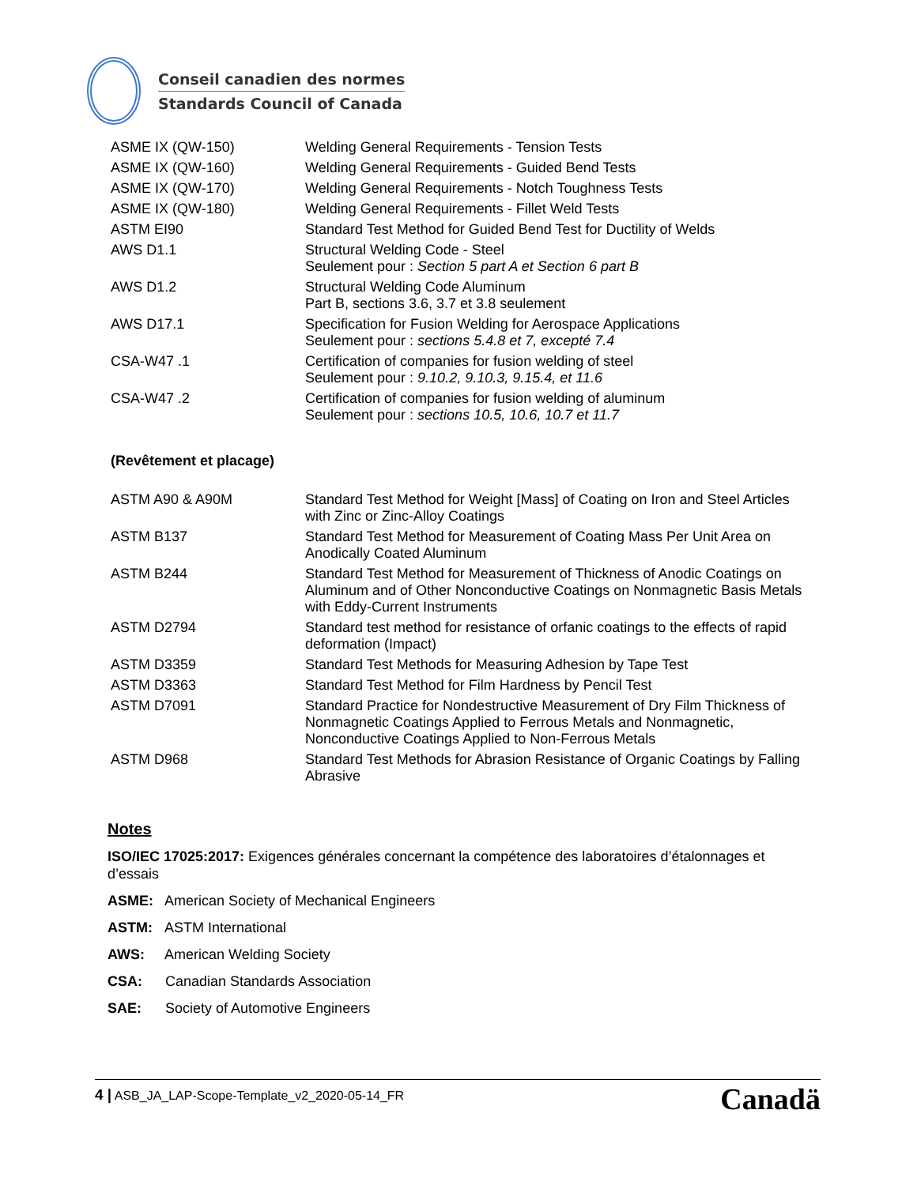Conseil canadien des normes
Standards Council of Canada
| ASME IX (QW-150) | Welding General Requirements - Tension Tests |
| ASME IX (QW-160) | Welding General Requirements - Guided Bend Tests |
| ASME IX (QW-170) | Welding General Requirements - Notch Toughness Tests |
| ASME IX (QW-180) | Welding General Requirements - Fillet Weld Tests |
| ASTM EI90 | Standard Test Method for Guided Bend Test for Ductility of Welds |
| AWS D1.1 | Structural Welding Code - Steel Seulement pour : Section 5 part A et Section 6 part B |
| AWS D1.2 | Structural Welding Code Aluminum Part B, sections 3.6, 3.7 et 3.8 seulement |
| AWS D17.1 | Specification for Fusion Welding for Aerospace Applications Seulement pour : sections 5.4.8 et 7, excepté 7.4 |
| CSA-W47 .1 | Certification of companies for fusion welding of steel Seulement pour : 9.10.2, 9.10.3, 9.15.4, et 11.6 |
| CSA-W47 .2 | Certification of companies for fusion welding of aluminum Seulement pour : sections 10.5, 10.6, 10.7 et 11.7 |
(Revêtement et placage)
| ASTM A90 & A90M | Standard Test Method for Weight [Mass] of Coating on Iron and Steel Articles with Zinc or Zinc-Alloy Coatings |
| ASTM B137 | Standard Test Method for Measurement of Coating Mass Per Unit Area on Anodically Coated Aluminum |
| ASTM B244 | Standard Test Method for Measurement of Thickness of Anodic Coatings on Aluminum and of Other Nonconductive Coatings on Nonmagnetic Basis Metals with Eddy-Current Instruments |
| ASTM D2794 | Standard test method for resistance of orfanic coatings to the effects of rapid deformation (Impact) |
| ASTM D3359 | Standard Test Methods for Measuring Adhesion by Tape Test |
| ASTM D3363 | Standard Test Method for Film Hardness by Pencil Test |
| ASTM D7091 | Standard Practice for Nondestructive Measurement of Dry Film Thickness of Nonmagnetic Coatings Applied to Ferrous Metals and Nonmagnetic, Nonconductive Coatings Applied to Non-Ferrous Metals |
| ASTM D968 | Standard Test Methods for Abrasion Resistance of Organic Coatings by Falling Abrasive |
Notes
ISO/IEC 17025:2017: Exigences générales concernant la compétence des laboratoires d’étalonnages et d’essais
ASME: American Society of Mechanical Engineers
ASTM: ASTM International
AWS: American Welding Society
CSA: Canadian Standards Association
SAE: Society of Automotive Engineers
4 | ASB_JA_LAP-Scope-Template_v2_2020-05-14_FR
Canadä